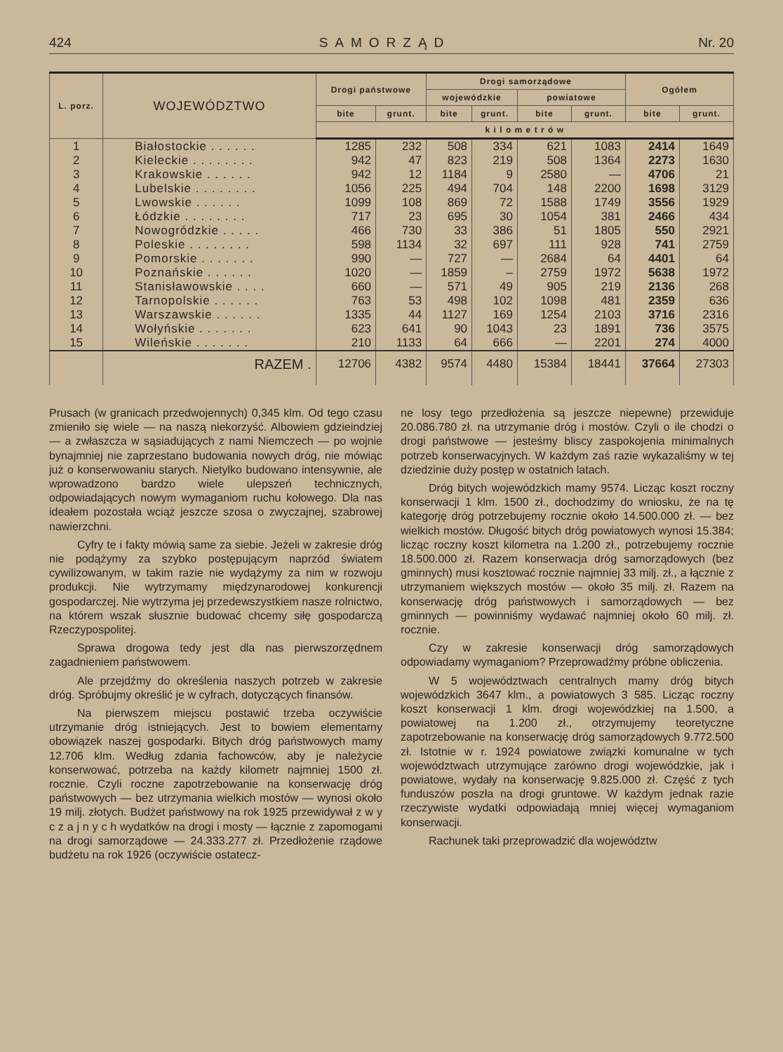424 SAMORZĄD Nr. 20
| L. porz. | WOJEWÓDZTWO | Drogi państwowe | | Drogi samorządowe | | | | Ogółem | |
| --- | --- | --- | --- | --- | --- | --- | --- | --- | --- |
| | | | | wojewódzkie | | powiatowe | | | |
| | | bite | grunt. | bite | grunt. | bite | grunt. | bite | grunt. |
| | | k i l o m e t r ó w | | | | | | | |
| 1 | Białostockie . . . . . . | 1285 | 232 | 508 | 334 | 621 | 1083 | 2414 | 1649 |
| 2 | Kieleckie . . . . . . . . | 942 | 47 | 823 | 219 | 508 | 1364 | 2273 | 1630 |
| 3 | Krakowskie . . . . . . | 942 | 12 | 1184 | 9 | 2580 | — | 4706 | 21 |
| 4 | Lubelskie . . . . . . . . | 1056 | 225 | 494 | 704 | 148 | 2200 | 1698 | 3129 |
| 5 | Lwowskie . . . . . . | 1099 | 108 | 869 | 72 | 1588 | 1749 | 3556 | 1929 |
| 6 | Łódzkie . . . . . . . . | 717 | 23 | 695 | 30 | 1054 | 381 | 2466 | 434 |
| 7 | Nowogródzkie . . . . . | 466 | 730 | 33 | 386 | 51 | 1805 | 550 | 2921 |
| 8 | Poleskie . . . . . . . . | 598 | 1134 | 32 | 697 | 111 | 928 | 741 | 2759 |
| 9 | Pomorskie . . . . . . . | 990 | — | 727 | — | 2684 | 64 | 4401 | 64 |
| 10 | Poznańskie . . . . . . | 1020 | — | 1859 | – | 2759 | 1972 | 5638 | 1972 |
| 11 | Stanisławowskie . . . . | 660 | — | 571 | 49 | 905 | 219 | 2136 | 268 |
| 12 | Tarnopolskie . . . . . . | 763 | 53 | 498 | 102 | 1098 | 481 | 2359 | 636 |
| 13 | Warszawskie . . . . . . | 1335 | 44 | 1127 | 169 | 1254 | 2103 | 3716 | 2316 |
| 14 | Wołyńskie . . . . . . . | 623 | 641 | 90 | 1043 | 23 | 1891 | 736 | 3575 |
| 15 | Wileńskie . . . . . . . | 210 | 1133 | 64 | 666 | — | 2201 | 274 | 4000 |
| | RAZEM . | 12706 | 4382 | 9574 | 4480 | 15384 | 18441 | 37664 | 27303 |
Prusach (w granicach przedwojennych) 0,345 klm. Od tego czasu zmieniło się wiele — na naszą niekorzyść. Albowiem gdzieindziej — a zwłaszcza w sąsiadujących z nami Niemczech — po wojnie bynajmniej nie zaprzestano budowania nowych dróg, nie mówiąc już o konserwowaniu starych. Nietylko budowano intensywnie, ale wprowadzono bardzo wiele ulepszeń technicznych, odpowiadających nowym wymaganiom ruchu kołowego. Dla nas ideałem pozostała wciąż jeszcze szosa o zwyczajnej, szabrowej nawierzchni.
Cyfry te i fakty mówią same za siebie. Jeżeli w zakresie dróg nie podążymy za szybko postępującym naprzód światem cywilizowanym, w takim razie nie wydążymy za nim w rozwoju produkcji. Nie wytrzymamy międzynarodowej konkurencji gospodarczej. Nie wytrzyma jej przedewszystkiem nasze rolnictwo, na którem wszak słusznie budować chcemy siłę gospodarczą Rzeczypospolitej.
Sprawa drogowa tedy jest dla nas pierwszorzędnem zagadnieniem państwowem.
Ale przejdźmy do określenia naszych potrzeb w zakresie dróg. Spróbujmy określić je w cyfrach, dotyczących finansów.
Na pierwszem miejscu postawić trzeba oczywiście utrzymanie dróg istniejących. Jest to bowiem elementarny obowiązek naszej gospodarki. Bitych dróg państwowych mamy 12.706 klm. Według zdania fachowców, aby je należycie konserwować, potrzeba na każdy kilometr najmniej 1500 zł. rocznie. Czyli roczne zapotrzebowanie na konserwację dróg państwowych — bez utrzymania wielkich mostów — wynosi około 19 milj. złotych. Budżet państwowy na rok 1925 przewidywał z w y c z a j n y c h wydatków na drogi i mosty — łącznie z zapomogami na drogi samorządowe — 24.333.277 zł. Przedłożenie rządowe budżetu na rok 1926 (oczywiście ostatecz-
ne losy tego przedłożenia są jeszcze niepewne) przewiduje 20.086.780 zł. na utrzymanie dróg i mostów. Czyli o ile chodzi o drogi państwowe — jesteśmy bliscy zaspokojenia minimalnych potrzeb konserwacyjnych. W każdym zaś razie wykazaliśmy w tej dziedzinie duży postęp w ostatnich latach.
Dróg bitych wojewódzkich mamy 9574. Licząc koszt roczny konserwacji 1 klm. 1500 zł., dochodzimy do wniosku, że na tę kategorję dróg potrzebujemy rocznie około 14.500.000 zł. — bez wielkich mostów. Długość bitych dróg powiatowych wynosi 15.384; licząc roczny koszt kilometra na 1.200 zł., potrzebujemy rocznie 18.500.000 zł. Razem konserwacja dróg samorządowych (bez gminnych) musi kosztować rocznie najmniej 33 milj. zł., a łącznie z utrzymaniem większych mostów — około 35 milj. zł. Razem na konserwację dróg państwowych i samorządowych — bez gminnych — powinniśmy wydawać najmniej około 60 milj. zł. rocznie.
Czy w zakresie konserwacji dróg samorządowych odpowiadamy wymaganiom? Przeprowadźmy próbne obliczenia.
W 5 województwach centralnych mamy dróg bitych wojewódzkich 3647 klm., a powiatowych 3 585. Licząc roczny koszt konserwacji 1 klm. drogi wojewódzkiej na 1.500, a powiatowej na 1.200 zł., otrzymujemy teoretyczne zapotrzebowanie na konserwację dróg samorządowych 9.772.500 zł. Istotnie w r. 1924 powiatowe związki komunalne w tych województwach utrzymujące zarówno drogi wojewódzkie, jak i powiatowe, wydały na konserwację 9.825.000 zł. Część z tych funduszów poszła na drogi gruntowe. W każdym jednak razie rzeczywiste wydatki odpowiadają mniej więcej wymaganiom konserwacji.
Rachunek taki przeprowadzić dla województw